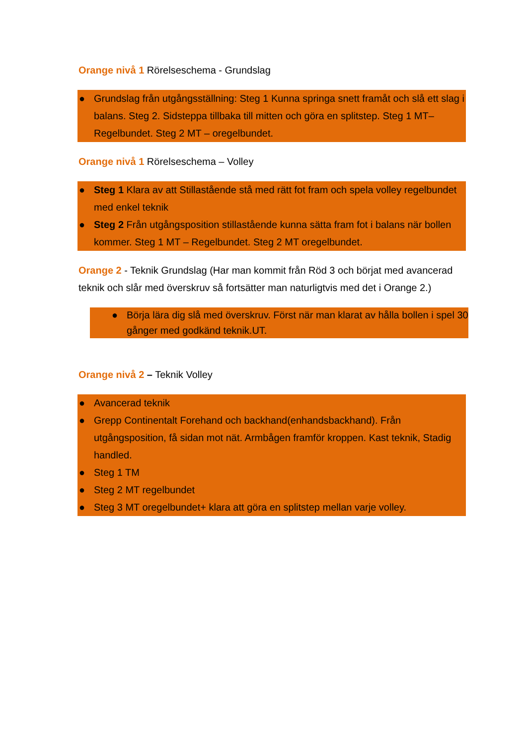Orange nivå 1 Rörelseschema - Grundslag
● Grundslag från utgångsställning: Steg 1 Kunna springa snett framåt och slå ett slag i balans. Steg 2. Sidsteppa tillbaka till mitten och göra en splitstep. Steg 1 MT– Regelbundet. Steg 2 MT – oregelbundet.
Orange nivå 1 Rörelseschema – Volley
● Steg 1 Klara av att Stillastående stå med rätt fot fram och spela volley regelbundet med enkel teknik
● Steg 2 Från utgångsposition stillastående kunna sätta fram fot i balans när bollen kommer. Steg 1 MT – Regelbundet. Steg 2 MT oregelbundet.
Orange 2 - Teknik Grundslag (Har man kommit från Röd 3 och börjat med avancerad teknik och slår med överskruv så fortsätter man naturligtvis med det i Orange 2.)
● Börja lära dig slå med överskruv. Först när man klarat av hålla bollen i spel 30 gånger med godkänd teknik.UT.
Orange nivå 2 – Teknik Volley
● Avancerad teknik
● Grepp Continentalt Forehand och backhand(enhandsbackhand). Från utgångsposition, få sidan mot nät. Armbågen framför kroppen. Kast teknik, Stadig handled.
● Steg 1 TM
● Steg 2 MT regelbundet
● Steg 3 MT oregelbundet+ klara att göra en splitstep mellan varje volley.